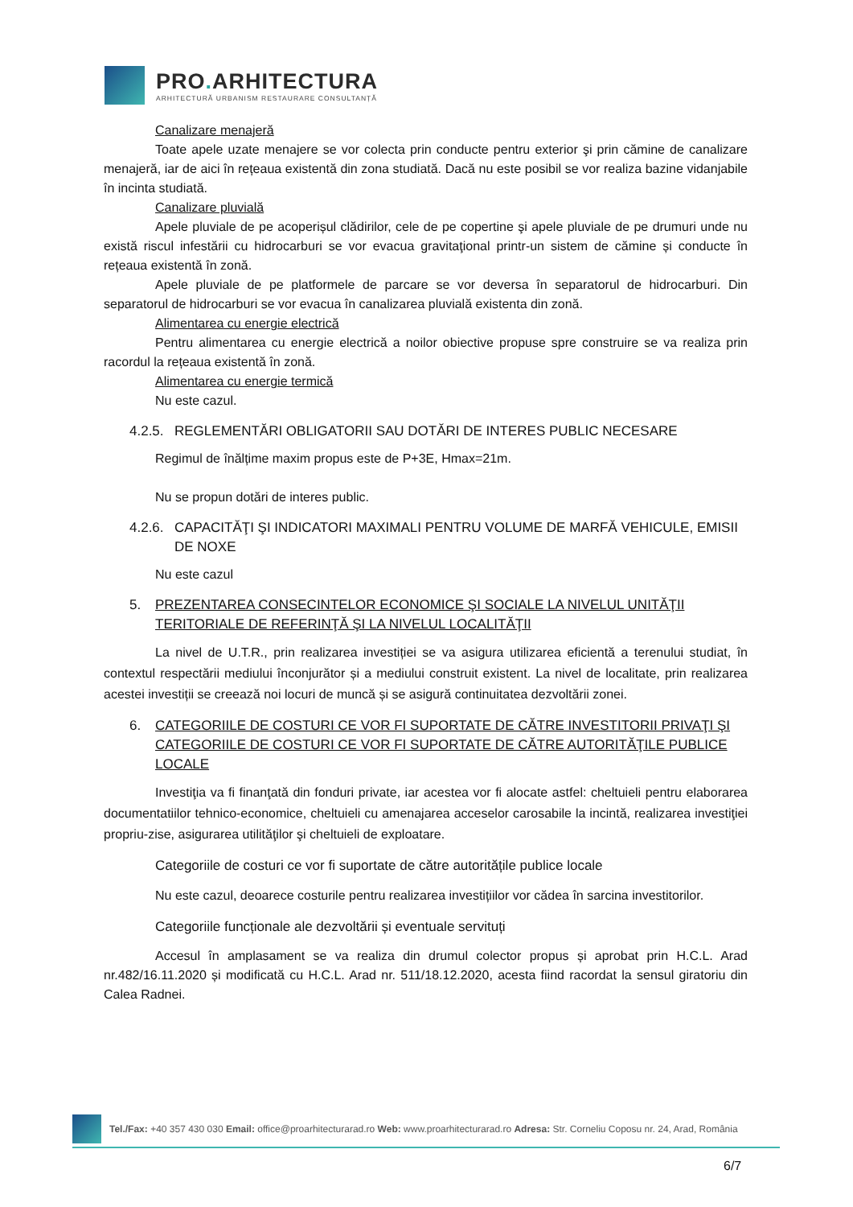PRO. ARHITECTURA
ARHITECTURĂ URBANISM RESTAURARE CONSULTANȚĂ
Canalizare menajeră
Toate apele uzate menajere se vor colecta prin conducte pentru exterior şi prin cămine de canalizare menajeră, iar de aici în rețeaua existentă din zona studiată. Dacă nu este posibil se vor realiza bazine vidanjabile în incinta studiată.
Canalizare pluvială
Apele pluviale de pe acoperișul clădirilor, cele de pe copertine şi apele pluviale de pe drumuri unde nu există riscul infestării cu hidrocarburi se vor evacua gravitaţional printr-un sistem de cămine și conducte în rețeaua existentă în zonă.
Apele pluviale de pe platformele de parcare se vor deversa în separatorul de hidrocarburi. Din separatorul de hidrocarburi se vor evacua în canalizarea pluvială existenta din zonă.
Alimentarea cu energie electrică
Pentru alimentarea cu energie electrică a noilor obiective propuse spre construire se va realiza prin racordul la rețeaua existentă în zonă.
Alimentarea cu energie termică
Nu este cazul.
4.2.5. REGLEMENTĂRI OBLIGATORII SAU DOTĂRI DE INTERES PUBLIC NECESARE
Regimul de înălțime maxim propus este de P+3E, Hmax=21m.
Nu se propun dotări de interes public.
4.2.6. CAPACITĂŢI ŞI INDICATORI MAXIMALI PENTRU VOLUME DE MARFĂ VEHICULE, EMISII DE NOXE
Nu este cazul
5. PREZENTAREA CONSECINTELOR ECONOMICE ŞI SOCIALE LA NIVELUL UNITĂŢII TERITORIALE DE REFERINŢĂ ŞI LA NIVELUL LOCALITĂŢII
La nivel de U.T.R., prin realizarea investiției se va asigura utilizarea eficientă a terenului studiat, în contextul respectării mediului înconjurător și a mediului construit existent. La nivel de localitate, prin realizarea acestei investiții se creează noi locuri de muncă și se asigură continuitatea dezvoltării zonei.
6. CATEGORIILE DE COSTURI CE VOR FI SUPORTATE DE CĂTRE INVESTITORII PRIVAŢI ŞI CATEGORIILE DE COSTURI CE VOR FI SUPORTATE DE CĂTRE AUTORITĂŢILE PUBLICE LOCALE
Investiţia va fi finanţată din fonduri private, iar acestea vor fi alocate astfel: cheltuieli pentru elaborarea documentatiilor tehnico-economice, cheltuieli cu amenajarea acceselor carosabile la incintă, realizarea investiţiei propriu-zise, asigurarea utilităţilor şi cheltuieli de exploatare.
Categoriile de costuri ce vor fi suportate de către autoritățile publice locale
Nu este cazul, deoarece costurile pentru realizarea investițiilor vor cădea în sarcina investitorilor.
Categoriile funcționale ale dezvoltării și eventuale servituți
Accesul în amplasament se va realiza din drumul colector propus și aprobat prin H.C.L. Arad nr.482/16.11.2020 și modificată cu H.C.L. Arad nr. 511/18.12.2020, acesta fiind racordat la sensul giratoriu din Calea Radnei.
Tel./Fax: +40 357 430 030 Email: office@proarhitecturarad.ro Web: www.proarhitecturarad.ro Adresa: Str. Corneliu Coposu nr. 24, Arad, România
6/7